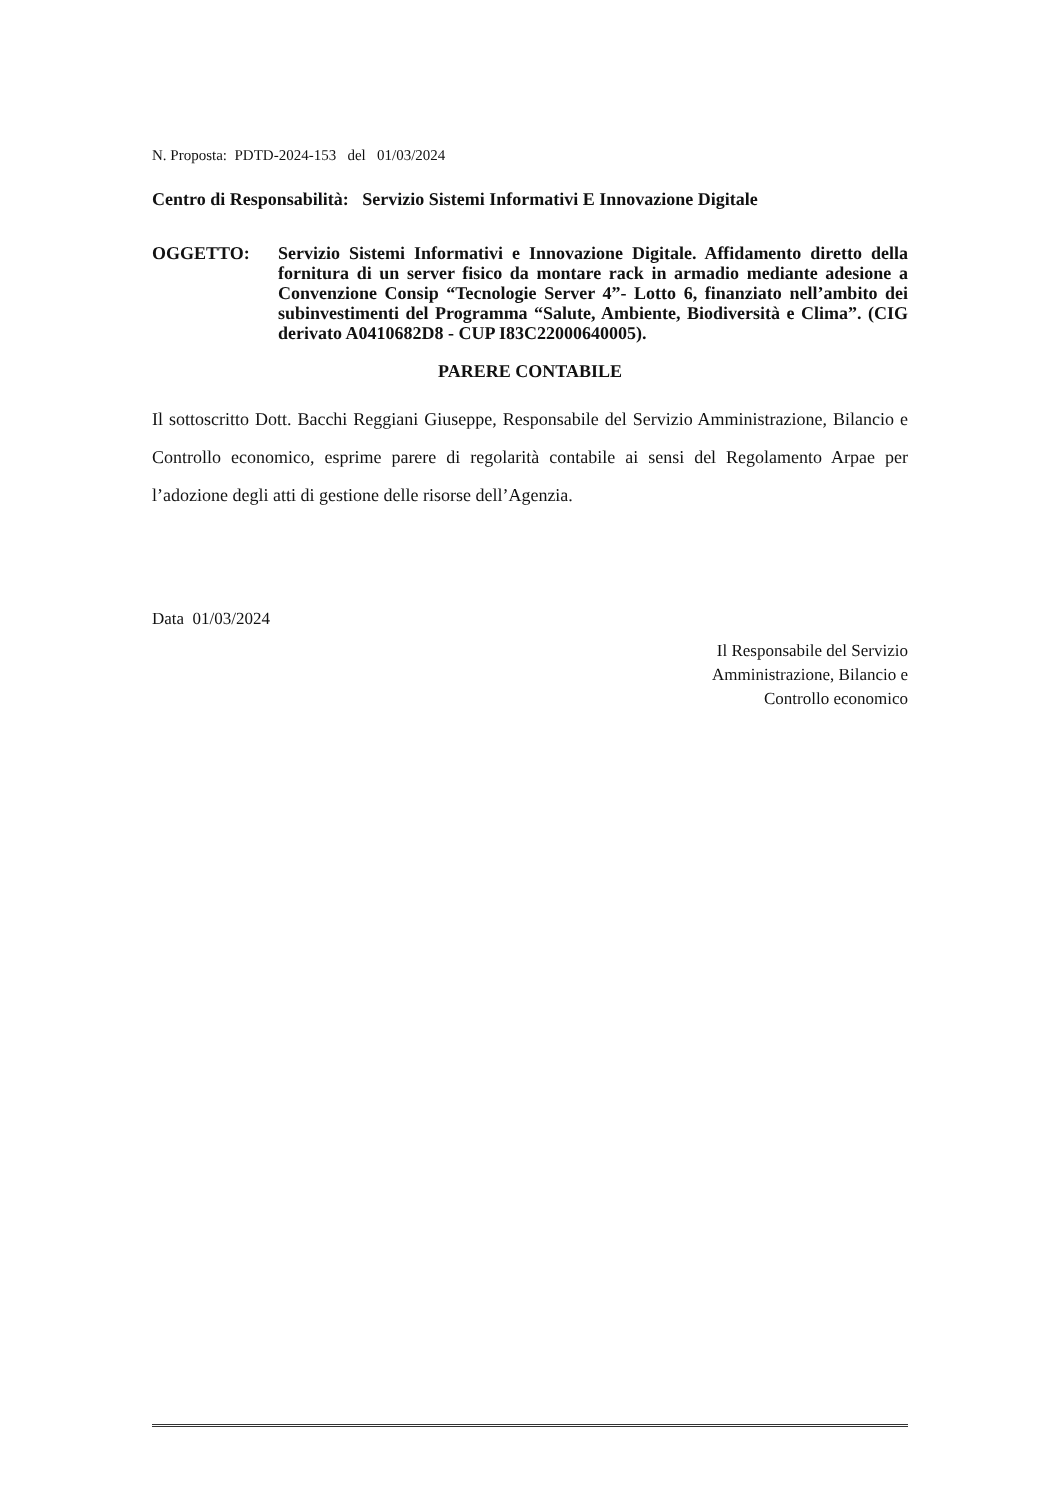N. Proposta: PDTD-2024-153 del 01/03/2024
Centro di Responsabilità: Servizio Sistemi Informativi E Innovazione Digitale
OGGETTO: Servizio Sistemi Informativi e Innovazione Digitale. Affidamento diretto della fornitura di un server fisico da montare rack in armadio mediante adesione a Convenzione Consip “Tecnologie Server 4”- Lotto 6, finanziato nell’ambito dei subinvestimenti del Programma “Salute, Ambiente, Biodiversità e Clima”. (CIG derivato A0410682D8 - CUP I83C22000640005).
PARERE CONTABILE
Il sottoscritto Dott. Bacchi Reggiani Giuseppe, Responsabile del Servizio Amministrazione, Bilancio e Controllo economico, esprime parere di regolarità contabile ai sensi del Regolamento Arpae per l’adozione degli atti di gestione delle risorse dell’Agenzia.
Data 01/03/2024
Il Responsabile del Servizio
Amministrazione, Bilancio e
Controllo economico